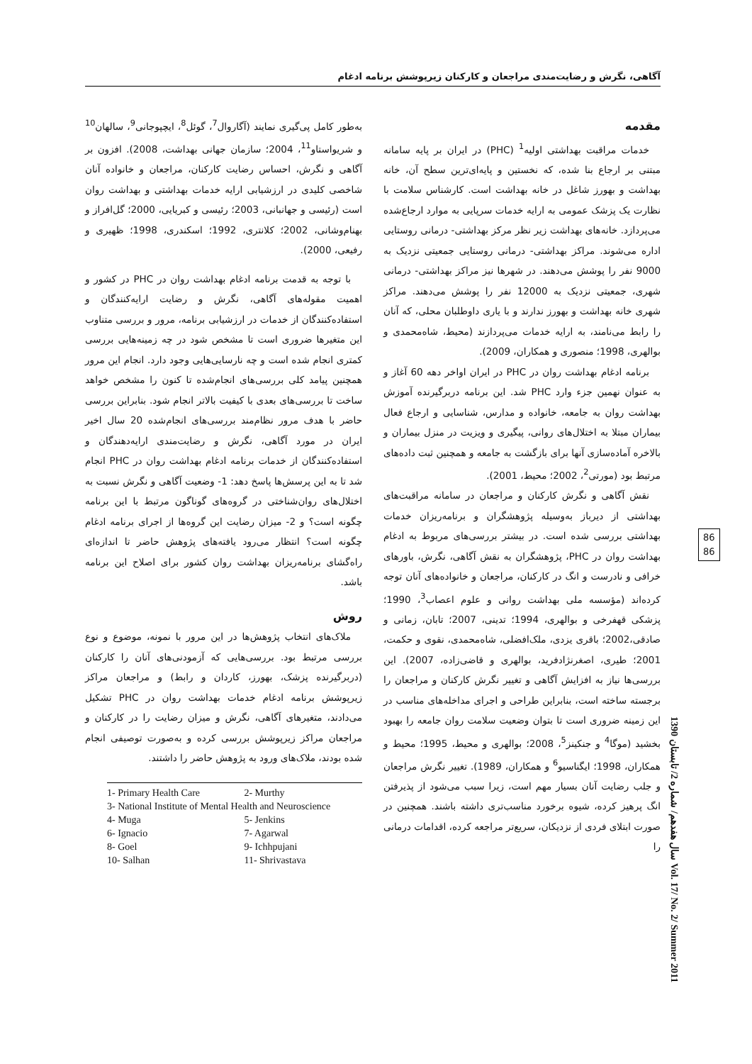آگاهی، نگرش و رضایت‌مندی مراجعان و کارکنان زیرپوشش برنامه ادغام
مقدمه
خدمات مراقبت بهداشتی اولیه<sup>1</sup> (PHC) در ایران بر پایه سامانه مبتنی بر ارجاع بنا شده، که نخستین و پایه‌ای‌ترین سطح آن، خانه بهداشت و بهورز شاغل در خانه بهداشت است. کارشناس سلامت با نظارت یک پزشک عمومی به ارایه خدمات سرپایی به موارد ارجاع‌شده می‌پردازد. خانه‌های بهداشت زیر نظر مرکز بهداشتی- درمانی روستایی اداره می‌شوند. مراکز بهداشتی- درمانی روستایی جمعیتی نزدیک به 9000 نفر را پوشش می‌دهند. در شهرها نیز مراکز بهداشتی- درمانی شهری، جمعیتی نزدیک به 12000 نفر را پوشش می‌دهند. مراکز شهری خانه بهداشت و بهورز ندارند و با یاری داوطلبان محلی، که آنان را رابط می‌نامند، به ارایه خدمات می‌پردازند (محیط، شاه‌محمدی و بوالهری، 1998؛ منصوری و همکاران، 2009).
برنامه ادغام بهداشت روان در PHC در ایران اواخر دهه 60 آغاز و به عنوان نهمین جزء وارد PHC شد. این برنامه دربرگیرنده آموزش بهداشت روان به جامعه، خانواده و مدارس، شناسایی و ارجاع فعال بیماران مبتلا به اختلال‌های روانی، پیگیری و ویزیت در منزل بیماران و بالاخره آماده‌سازی آنها برای بازگشت به جامعه و همچنین ثبت داده‌های مرتبط بود (مورتی<sup>2</sup>، 2002؛ محیط، 2001).
نقش آگاهی و نگرش کارکنان و مراجعان در سامانه مراقبت‌های بهداشتی از دیرباز به‌وسیله پژوهشگران و برنامه‌ریزان خدمات بهداشتی بررسی شده است. در بیشتر بررسی‌های مربوط به ادغام بهداشت روان در PHC، پژوهشگران به نقش آگاهی، نگرش، باورهای خرافی و نادرست و انگ در کارکنان، مراجعان و خانواده‌های آنان توجه کرده‌اند (مؤسسه ملی بهداشت روانی و علوم اعصاب<sup>3</sup>، 1990؛ پزشکی قهفرخی و بوالهری، 1994؛ تدینی، 2007؛ تابان، زمانی و صادقی،2002؛ باقری یزدی، ملک‌افضلی، شاه‌محمدی، نقوی و حکمت، 2001؛ طیری، اصغرنژادفرید، بوالهری و قاضی‌زاده، 2007). این بررسی‌ها نیاز به افزایش آگاهی و تغییر نگرش کارکنان و مراجعان را برجسته ساخته است، بنابراین طراحی و اجرای مداخله‌های مناسب در این زمینه ضروری است تا بتوان وضعیت سلامت روان جامعه را بهبود بخشید (موگا<sup>4</sup> و جنکینز<sup>5</sup>، 2008؛ بوالهری و محیط، 1995؛ محیط و همکاران، 1998؛ ایگناسیو<sup>6</sup> و همکاران، 1989). تغییر نگرش مراجعان و جلب رضایت آنان بسیار مهم است، زیرا سبب می‌شود از پذیرفتن انگ پرهیز کرده، شیوه برخورد مناسب‌تری داشته باشند. همچنین در صورت ابتلای فردی از نزدیکان، سریع‌تر مراجعه کرده، اقدامات درمانی را
به‌طور کامل پی‌گیری نمایند (آگاروال<sup>7</sup>، گوئل<sup>8</sup>، ایچپوجانی<sup>9</sup>، سالهان<sup>10</sup> و شریواستاو<sup>11</sup>، 2004؛ سازمان جهانی بهداشت، 2008). افزون بر آگاهی و نگرش، احساس رضایت کارکنان، مراجعان و خانواده آنان شاخصی کلیدی در ارزشیابی ارایه خدمات بهداشتی و بهداشت روان است (رئیسی و جهانبانی، 2003؛ رئیسی و کبریایی، 2000؛ گل‌افراز و بهنام‌وشانی، 2002؛ کلانتری، 1992؛ اسکندری، 1998؛ ظهیری و رفیعی، 2000).
با توجه به قدمت برنامه ادغام بهداشت روان در PHC در کشور و اهمیت مقوله‌های آگاهی، نگرش و رضایت ارایه‌کنندگان و استفاده‌کنندگان از خدمات در ارزشیابی برنامه، مرور و بررسی متناوب این متغیرها ضروری است تا مشخص شود در چه زمینه‌هایی بررسی کمتری انجام شده است و چه نارسایی‌هایی وجود دارد. انجام این مرور همچنین پیامد کلی بررسی‌های انجام‌شده تا کنون را مشخص خواهد ساخت تا بررسی‌های بعدی با کیفیت بالاتر انجام شود. بنابراین بررسی حاضر با هدف مرور نظام‌مند بررسی‌های انجام‌شده 20 سال اخیر ایران در مورد آگاهی، نگرش و رضایت‌مندی ارایه‌دهندگان و استفاده‌کنندگان از خدمات برنامه ادغام بهداشت روان در PHC انجام شد تا به این پرسش‌ها پاسخ دهد: 1- وضعیت آگاهی و نگرش نسبت به اختلال‌های روان‌شناختی در گروه‌های گوناگون مرتبط با این برنامه چگونه است؟ و 2- میزان رضایت این گروه‌ها از اجرای برنامه ادغام چگونه است؟ انتظار می‌رود یافته‌های پژوهش حاضر تا اندازه‌ای راه‌گشای برنامه‌ریزان بهداشت روان کشور برای اصلاح این برنامه باشد.
روش
ملاک‌های انتخاب پژوهش‌ها در این مرور با نمونه، موضوع و نوع بررسی مرتبط بود. بررسی‌هایی که آزمودنی‌های آنان را کارکنان (دربرگیرنده پزشک، بهورز، کاردان و رابط) و مراجعان مراکز زیرپوشش برنامه ادغام خدمات بهداشت روان در PHC تشکیل می‌دادند، متغیرهای آگاهی، نگرش و میزان رضایت را در کارکنان و مراجعان مراکز زیرپوشش بررسی کرده و به‌صورت توصیفی انجام شده بودند، ملاک‌های ورود به پژوهش حاضر را داشتند.
| 1- Primary Health Care | 2- Murthy |
| 3- National Institute of Mental Health and Neuroscience | |
| 4- Muga | 5- Jenkins |
| 6- Ignacio | 7- Agarwal |
| 8- Goel | 9- Ichhpujani |
| 10- Salhan | 11- Shrivastava |
86
86
سال هفدهم/ شماره 2/ تابستان 1390 Vol. 17/ No. 2/ Summer 2011